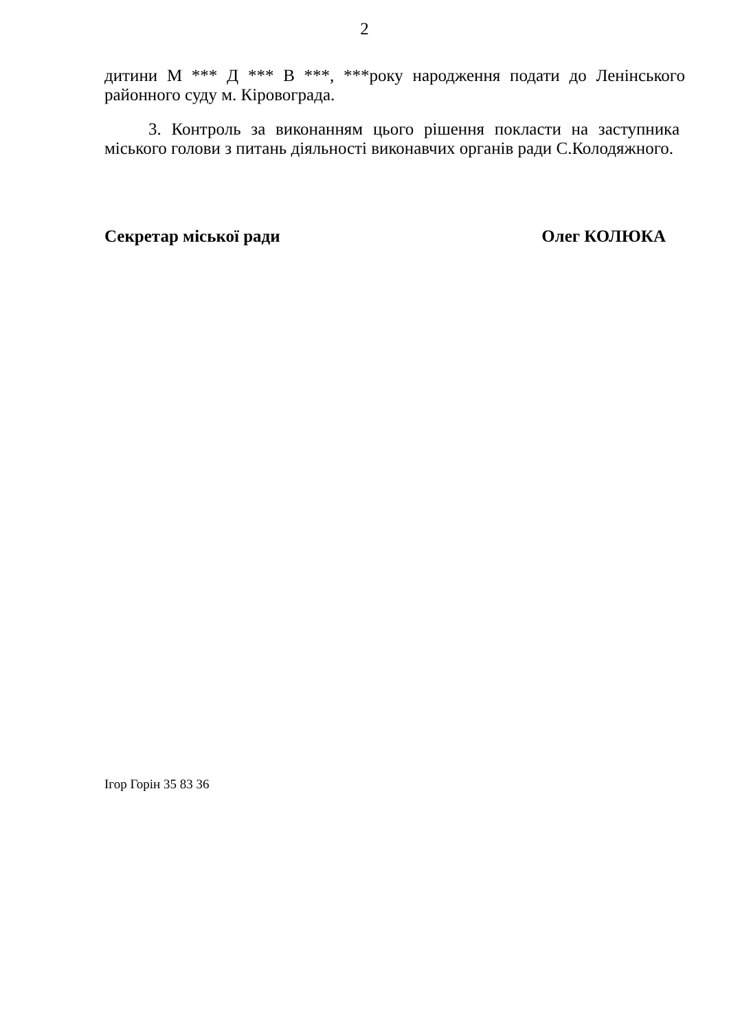2
дитини М *** Д *** В ***, ***року народження подати до Ленінського районного суду м. Кіровограда.
3. Контроль за виконанням цього рішення покласти на заступника міського голови з питань діяльності виконавчих органів ради С.Колодяжного.
Секретар міської ради Олег КОЛЮКА
Ігор Горін 35 83 36